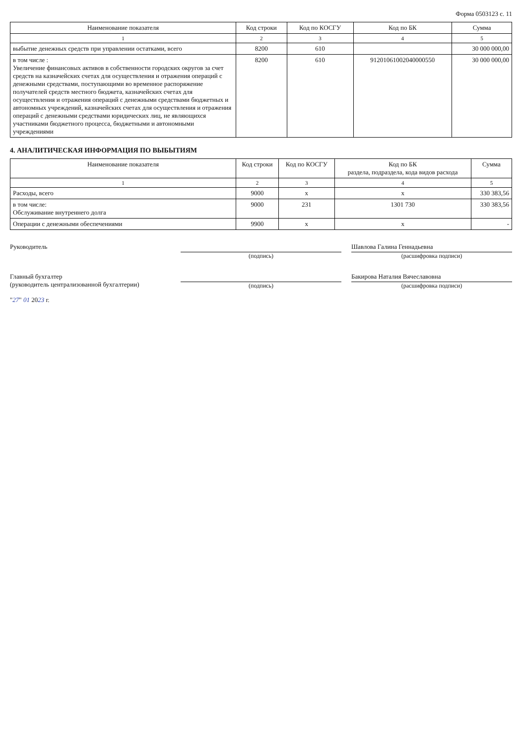Форма 0503123 с. 11
| Наименование показателя | Код строки | Код по КОСГУ | Код по БК | Сумма |
| --- | --- | --- | --- | --- |
| 1 | 2 | 3 | 4 | 5 |
| выбытие денежных средств при управлении остатками, всего | 8200 | 610 | | 30 000 000,00 |
| в том числе : Увеличение финансовых активов в собственности городских округов за счет средств на казначейских счетах для осуществления и отражения операций с денежными средствами, поступающими во временное распоряжение получателей средств местного бюджета, казначейских счетах для осуществления и отражения операций с денежными средствами бюджетных и автономных учреждений, казначейских счетах для осуществления и отражения операций с денежными средствами юридических лиц, не являющихся участниками бюджетного процесса, бюджетными и автономными учреждениями | 8200 | 610 | 91201061002040000550 | 30 000 000,00 |
4. АНАЛИТИЧЕСКАЯ ИНФОРМАЦИЯ ПО ВЫБЫТИЯМ
| Наименование показателя | Код строки | Код по КОСГУ | Код по БК раздела, подраздела, кода видов расхода | Сумма |
| --- | --- | --- | --- | --- |
| 1 | 2 | 3 | 4 | 5 |
| Расходы, всего | 9000 | x | x | 330 383,56 |
| в том числе: Обслуживание внутреннего долга | 9000 | 231 | 1301 730 | 330 383,56 |
| Операции с денежными обеспечениями | 9900 | x | x | - |
Руководитель (подпись)
Шавлова Галина Геннадьевна
(расшифровка подписи)
Главный бухгалтер
(руководитель централизованной бухгалтерии)
(подпись)
Бакирова Наталия Вячеславовна
(расшифровка подписи)
"27" 01 2023 г.